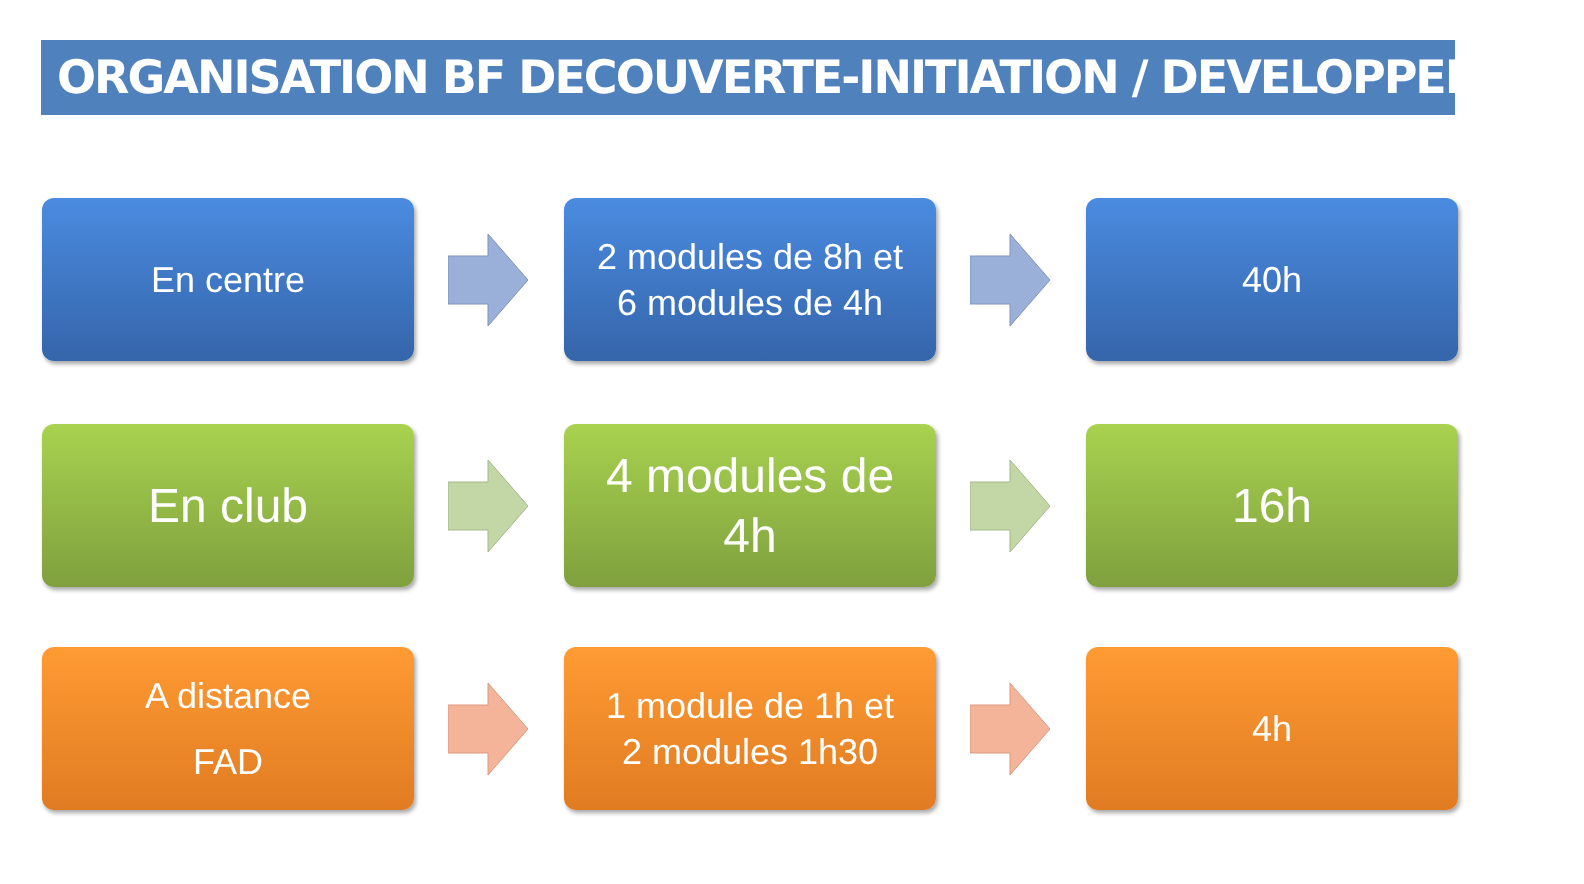ORGANISATION BF DECOUVERTE-INITIATION / DEVELOPPEMENT
En centre
2 modules de 8h et
6 modules de 4h
40h
En club
4 modules de
4h
16h
A distance
FAD
1 module de 1h et
2 modules 1h30
4h